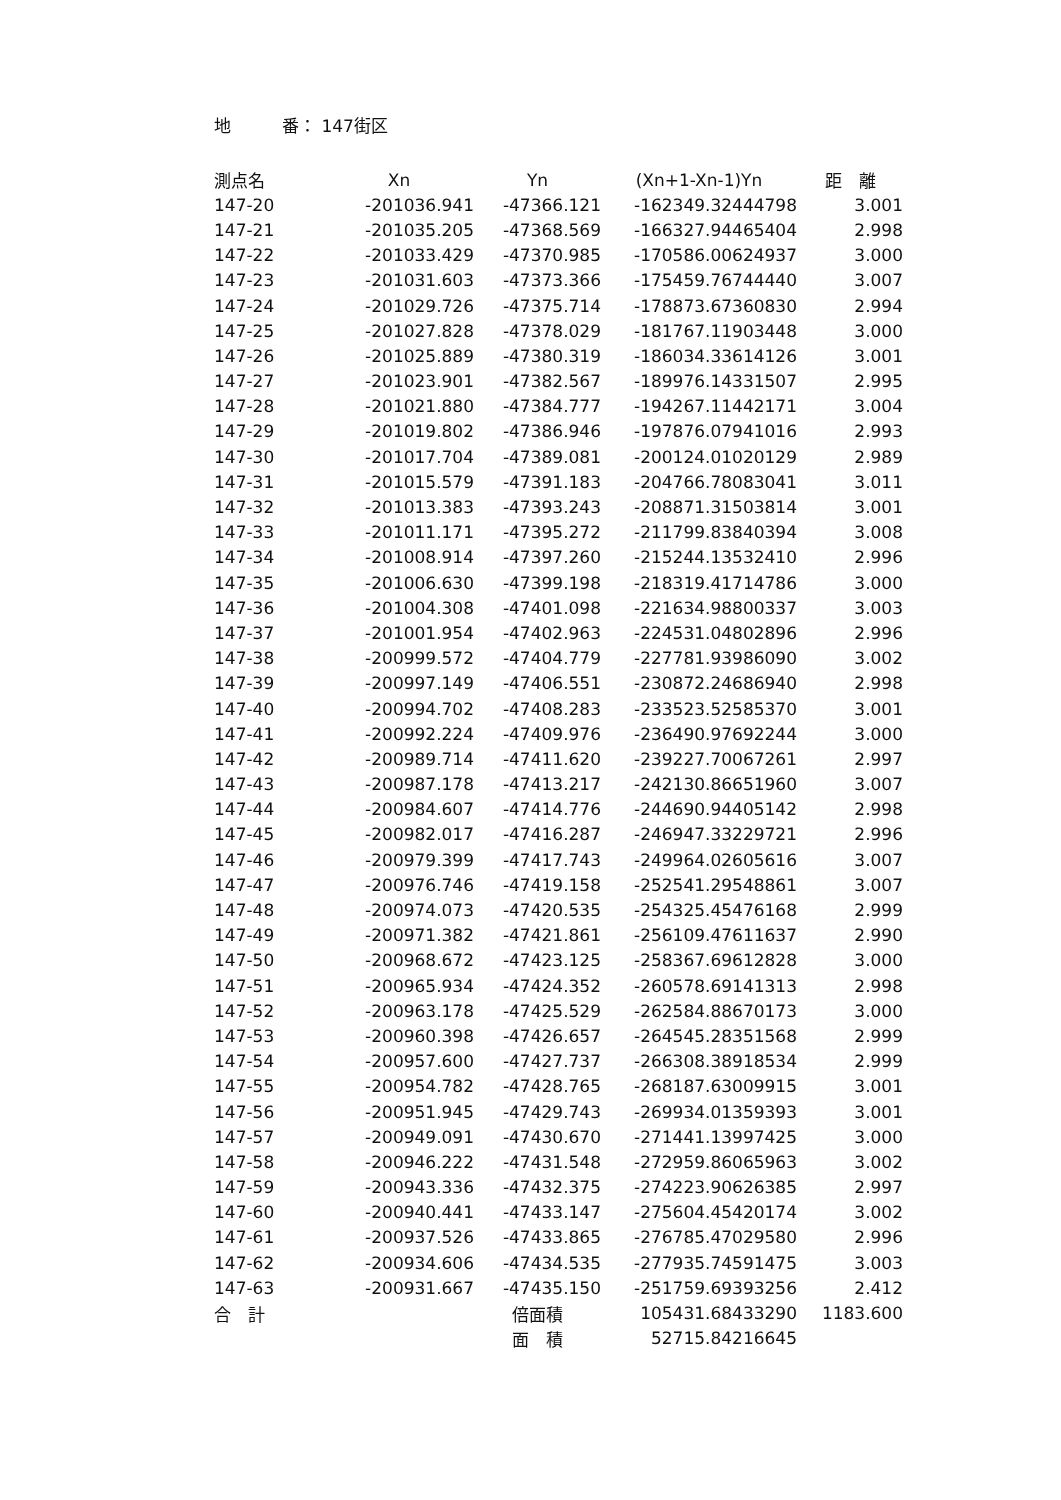地　　　番： 147街区
| 測点名 | Xn | Yn | (Xn+1-Xn-1)Yn | 距 離 |
| --- | --- | --- | --- | --- |
| 147-20 | -201036.941 | -47366.121 | -162349.32444798 | 3.001 |
| 147-21 | -201035.205 | -47368.569 | -166327.94465404 | 2.998 |
| 147-22 | -201033.429 | -47370.985 | -170586.00624937 | 3.000 |
| 147-23 | -201031.603 | -47373.366 | -175459.76744440 | 3.007 |
| 147-24 | -201029.726 | -47375.714 | -178873.67360830 | 2.994 |
| 147-25 | -201027.828 | -47378.029 | -181767.11903448 | 3.000 |
| 147-26 | -201025.889 | -47380.319 | -186034.33614126 | 3.001 |
| 147-27 | -201023.901 | -47382.567 | -189976.14331507 | 2.995 |
| 147-28 | -201021.880 | -47384.777 | -194267.11442171 | 3.004 |
| 147-29 | -201019.802 | -47386.946 | -197876.07941016 | 2.993 |
| 147-30 | -201017.704 | -47389.081 | -200124.01020129 | 2.989 |
| 147-31 | -201015.579 | -47391.183 | -204766.78083041 | 3.011 |
| 147-32 | -201013.383 | -47393.243 | -208871.31503814 | 3.001 |
| 147-33 | -201011.171 | -47395.272 | -211799.83840394 | 3.008 |
| 147-34 | -201008.914 | -47397.260 | -215244.13532410 | 2.996 |
| 147-35 | -201006.630 | -47399.198 | -218319.41714786 | 3.000 |
| 147-36 | -201004.308 | -47401.098 | -221634.98800337 | 3.003 |
| 147-37 | -201001.954 | -47402.963 | -224531.04802896 | 2.996 |
| 147-38 | -200999.572 | -47404.779 | -227781.93986090 | 3.002 |
| 147-39 | -200997.149 | -47406.551 | -230872.24686940 | 2.998 |
| 147-40 | -200994.702 | -47408.283 | -233523.52585370 | 3.001 |
| 147-41 | -200992.224 | -47409.976 | -236490.97692244 | 3.000 |
| 147-42 | -200989.714 | -47411.620 | -239227.70067261 | 2.997 |
| 147-43 | -200987.178 | -47413.217 | -242130.86651960 | 3.007 |
| 147-44 | -200984.607 | -47414.776 | -244690.94405142 | 2.998 |
| 147-45 | -200982.017 | -47416.287 | -246947.33229721 | 2.996 |
| 147-46 | -200979.399 | -47417.743 | -249964.02605616 | 3.007 |
| 147-47 | -200976.746 | -47419.158 | -252541.29548861 | 3.007 |
| 147-48 | -200974.073 | -47420.535 | -254325.45476168 | 2.999 |
| 147-49 | -200971.382 | -47421.861 | -256109.47611637 | 2.990 |
| 147-50 | -200968.672 | -47423.125 | -258367.69612828 | 3.000 |
| 147-51 | -200965.934 | -47424.352 | -260578.69141313 | 2.998 |
| 147-52 | -200963.178 | -47425.529 | -262584.88670173 | 3.000 |
| 147-53 | -200960.398 | -47426.657 | -264545.28351568 | 2.999 |
| 147-54 | -200957.600 | -47427.737 | -266308.38918534 | 2.999 |
| 147-55 | -200954.782 | -47428.765 | -268187.63009915 | 3.001 |
| 147-56 | -200951.945 | -47429.743 | -269934.01359393 | 3.001 |
| 147-57 | -200949.091 | -47430.670 | -271441.13997425 | 3.000 |
| 147-58 | -200946.222 | -47431.548 | -272959.86065963 | 3.002 |
| 147-59 | -200943.336 | -47432.375 | -274223.90626385 | 2.997 |
| 147-60 | -200940.441 | -47433.147 | -275604.45420174 | 3.002 |
| 147-61 | -200937.526 | -47433.865 | -276785.47029580 | 2.996 |
| 147-62 | -200934.606 | -47434.535 | -277935.74591475 | 3.003 |
| 147-63 | -200931.667 | -47435.150 | -251759.69393256 | 2.412 |
| 合 計 | | 倍面積 | 105431.68433290 | 1183.600 |
| | | 面 積 | 52715.84216645 | |